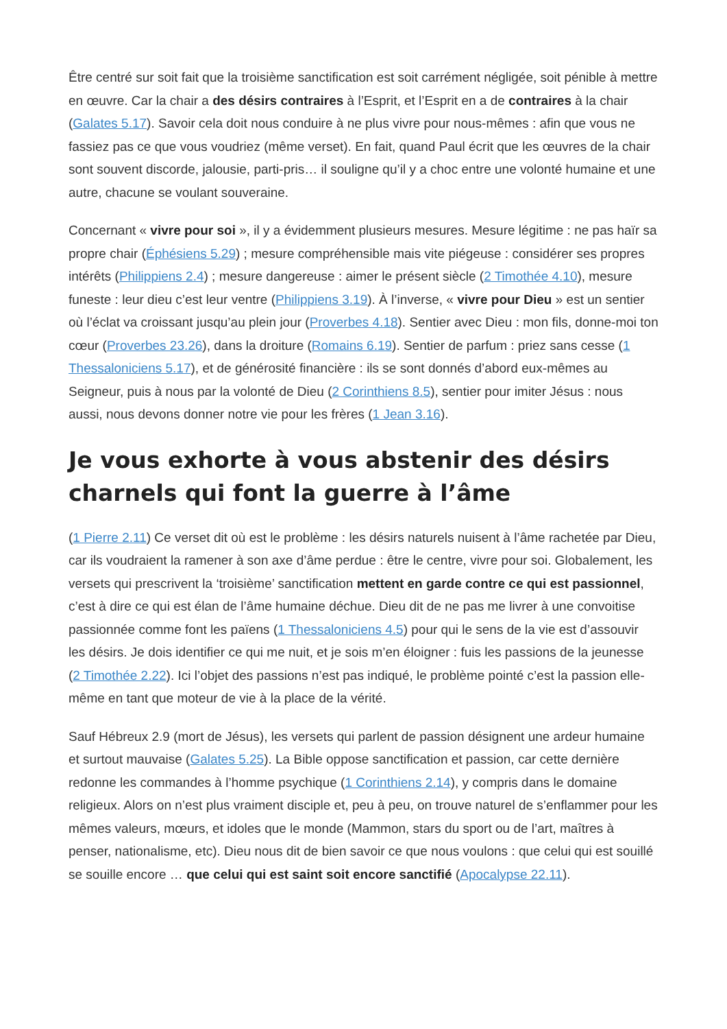Être centré sur soit fait que la troisième sanctification est soit carrément négligée, soit pénible à mettre en œuvre. Car la chair a des désirs contraires à l’Esprit, et l’Esprit en a de contraires à la chair (Galates 5.17). Savoir cela doit nous conduire à ne plus vivre pour nous-mêmes : afin que vous ne fassiez pas ce que vous voudriez (même verset). En fait, quand Paul écrit que les œuvres de la chair sont souvent discorde, jalousie, parti-pris… il souligne qu’il y a choc entre une volonté humaine et une autre, chacune se voulant souveraine.
Concernant « vivre pour soi », il y a évidemment plusieurs mesures. Mesure légitime : ne pas haïr sa propre chair (Éphésiens 5.29) ; mesure compréhensible mais vite piégeuse : considérer ses propres intérêts (Philippiens 2.4) ; mesure dangereuse : aimer le présent siècle (2 Timothée 4.10), mesure funeste : leur dieu c’est leur ventre (Philippiens 3.19). À l’inverse, « vivre pour Dieu » est un sentier où l’éclat va croissant jusqu’au plein jour (Proverbes 4.18). Sentier avec Dieu : mon fils, donne-moi ton cœur (Proverbes 23.26), dans la droiture (Romains 6.19). Sentier de parfum : priez sans cesse (1 Thessaloniciens 5.17), et de générosité financière : ils se sont donnés d’abord eux-mêmes au Seigneur, puis à nous par la volonté de Dieu (2 Corinthiens 8.5), sentier pour imiter Jésus : nous aussi, nous devons donner notre vie pour les frères (1 Jean 3.16).
Je vous exhorte à vous abstenir des désirs charnels qui font la guerre à l’âme
(1 Pierre 2.11) Ce verset dit où est le problème : les désirs naturels nuisent à l’âme rachetée par Dieu, car ils voudraient la ramener à son axe d’âme perdue : être le centre, vivre pour soi. Globalement, les versets qui prescrivent la ‘troisième’ sanctification mettent en garde contre ce qui est passionnel, c’est à dire ce qui est élan de l’âme humaine déchue. Dieu dit de ne pas me livrer à une convoitise passionnée comme font les païens (1 Thessaloniciens 4.5) pour qui le sens de la vie est d’assouvir les désirs. Je dois identifier ce qui me nuit, et je sois m’en éloigner : fuis les passions de la jeunesse (2 Timothée 2.22). Ici l’objet des passions n’est pas indiqué, le problème pointé c’est la passion elle-même en tant que moteur de vie à la place de la vérité.
Sauf Hébreux 2.9 (mort de Jésus), les versets qui parlent de passion désignent une ardeur humaine et surtout mauvaise (Galates 5.25). La Bible oppose sanctification et passion, car cette dernière redonne les commandes à l’homme psychique (1 Corinthiens 2.14), y compris dans le domaine religieux. Alors on n’est plus vraiment disciple et, peu à peu, on trouve naturel de s’enflammer pour les mêmes valeurs, mœurs, et idoles que le monde (Mammon, stars du sport ou de l’art, maîtres à penser, nationalisme, etc). Dieu nous dit de bien savoir ce que nous voulons : que celui qui est souillé se souille encore … que celui qui est saint soit encore sanctifié (Apocalypse 22.11).